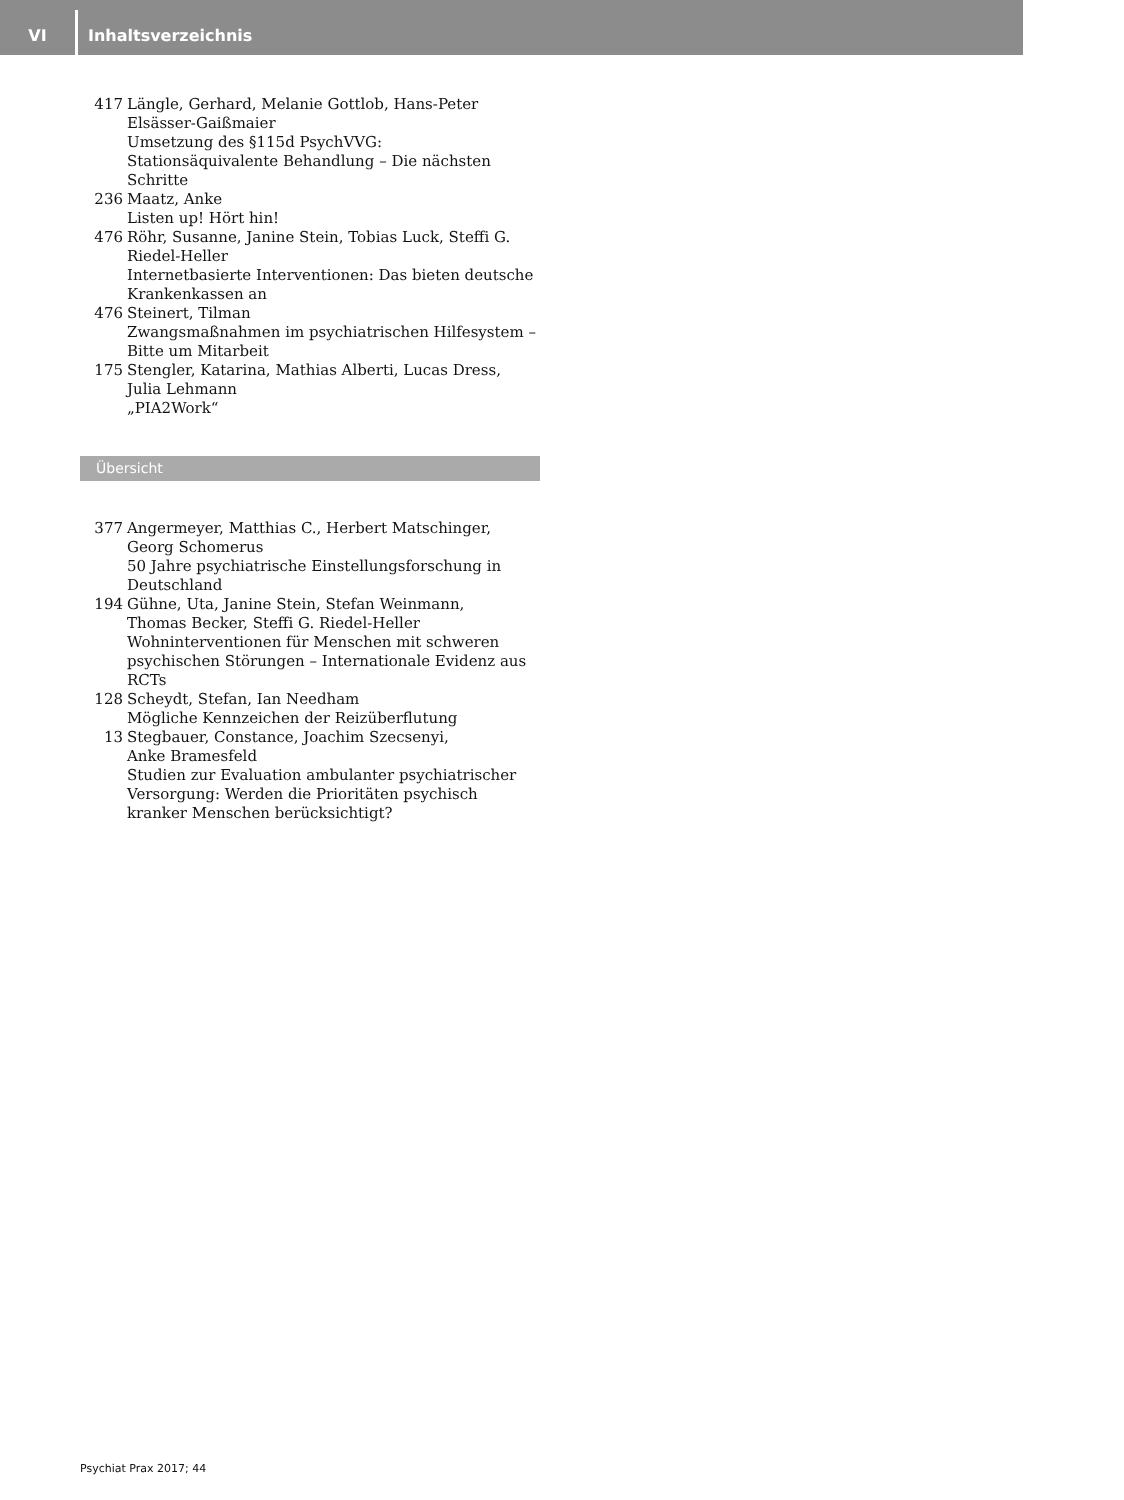VI
Inhaltsverzeichnis
417 Längle, Gerhard, Melanie Gottlob, Hans-Peter Elsässer-Gaißmaier
Umsetzung des §115d PsychVVG: Stationsäquivalente Behandlung – Die nächsten Schritte
236 Maatz, Anke
Listen up! Hört hin!
476 Röhr, Susanne, Janine Stein, Tobias Luck, Steffi G. Riedel-Heller
Internetbasierte Interventionen: Das bieten deutsche Krankenkassen an
476 Steinert, Tilman
Zwangsmaßnahmen im psychiatrischen Hilfesystem – Bitte um Mitarbeit
175 Stengler, Katarina, Mathias Alberti, Lucas Dress,
Julia Lehmann
„PIA2Work“
Übersicht
377 Angermeyer, Matthias C., Herbert Matschinger,
Georg Schomerus
50 Jahre psychiatrische Einstellungsforschung in Deutschland
194 Gühne, Uta, Janine Stein, Stefan Weinmann,
Thomas Becker, Steffi G. Riedel-Heller
Wohninterventionen für Menschen mit schweren psychischen Störungen – Internationale Evidenz aus RCTs
128 Scheydt, Stefan, Ian Needham
Mögliche Kennzeichen der Reizüberflutung
13 Stegbauer, Constance, Joachim Szecsenyi,
Anke Bramesfeld
Studien zur Evaluation ambulanter psychiatrischer Versorgung: Werden die Prioritäten psychisch kranker Menschen berücksichtigt?
Psychiat Prax 2017; 44